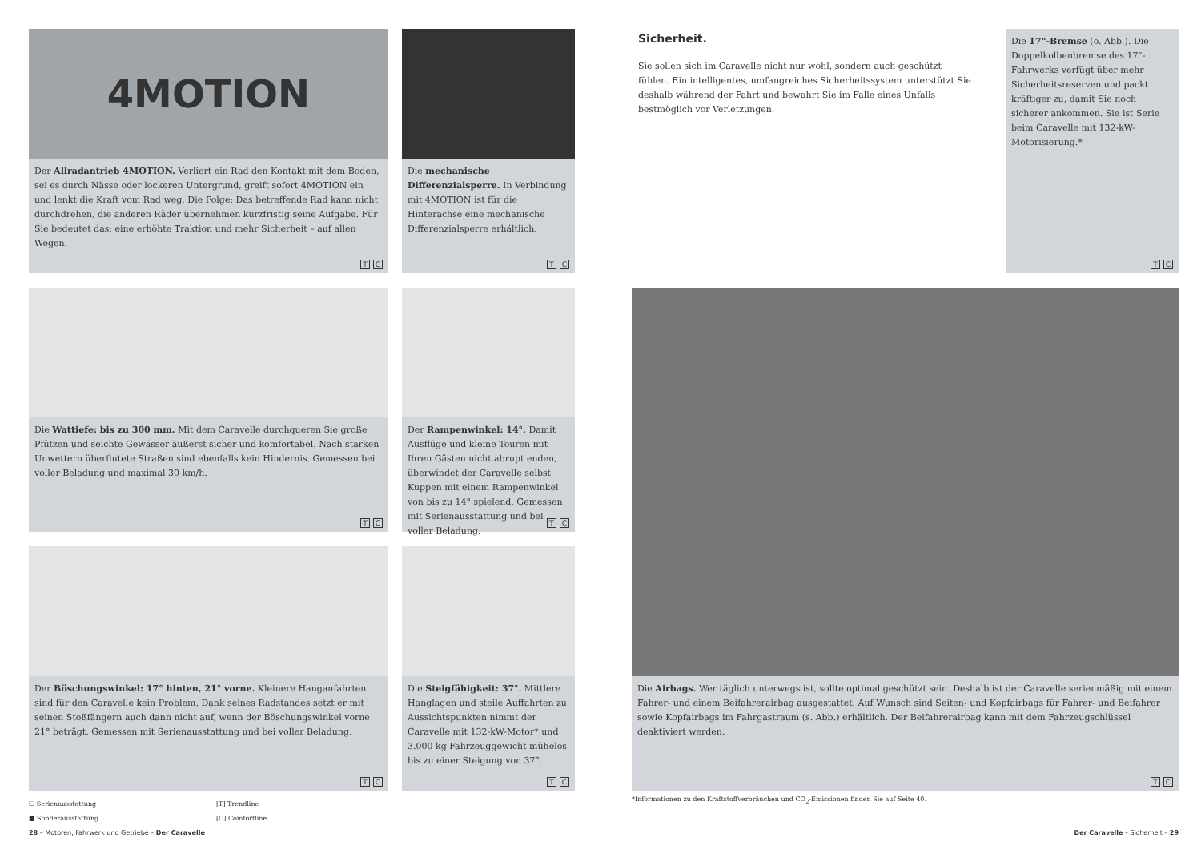4MOTION
Der Allradantrieb 4MOTION. Verliert ein Rad den Kontakt mit dem Boden, sei es durch Nässe oder lockeren Untergrund, greift sofort 4MOTION ein und lenkt die Kraft vom Rad weg. Die Folge: Das betreffende Rad kann nicht durchdrehen, die anderen Räder übernehmen kurzfristig seine Aufgabe. Für Sie bedeutet das: eine erhöhte Traktion und mehr Sicherheit – auf allen Wegen.
T C
Die mechanische Differenzialsperre. In Verbindung mit 4MOTION ist für die Hinterachse eine mechanische Differen­zialsperre erhältlich.
T C
Sicherheit.
Sie sollen sich im Caravelle nicht nur wohl, sondern auch geschützt fühlen. Ein intelligentes, umfangreiches Sicherheitssystem unterstützt Sie deshalb während der Fahrt und bewahrt Sie im Falle eines Unfalls bestmöglich vor Verletzungen.
Die 17"-Bremse (o. Abb.). Die Doppelkol­benbremse des 17"-Fahrwerks verfügt über mehr Sicherheitsreserven und packt kräftiger zu, damit Sie noch sicherer ankommen. Sie ist Serie beim Caravelle mit 132-kW-Motorisierung.*
T C
Die Wattiefe: bis zu 300 mm. Mit dem Caravelle durchqueren Sie große Pfützen und seich­te Gewässer äußerst sicher und komfortabel. Nach starken Unwettern überflutete Stra­ßen sind ebenfalls kein Hindernis. Gemessen bei voller Beladung und maximal 30 km/h.
T C
Der Rampenwinkel: 14°. Damit Aus­flüge und kleine Touren mit Ihren Gästen nicht abrupt enden, überwindet der Caravelle selbst Kuppen mit einem Ram­penwinkel von bis zu 14° spielend. Ge­messen mit Serienausstattung und bei voller Beladung.
T C
Die Airbags. Wer täglich unterwegs ist, sollte optimal geschützt sein. Deshalb ist der Caravelle serienmäßig mit einem Fahrer- und einem Beifahrerairbag ausgestattet. Auf Wunsch sind Seiten- und Kopfairbags für Fahrer- und Beifahrer sowie Kopfairbags im Fahr­gastraum (s. Abb.) erhältlich. Der Beifahrerairbag kann mit dem Fahrzeugschlüssel deaktiviert werden.
T C
Der Böschungswinkel: 17° hinten, 21° vorne. Kleinere Hanganfahrten sind für den Caravelle kein Problem. Dank seines Radstandes setzt er mit seinen Stoßfängern auch dann nicht auf, wenn der Böschungswinkel vorne 21° beträgt. Gemessen mit Serien­ausstattung und bei voller Beladung.
T C
Die Steigfähigkeit: 37°. Mittlere Hang­lagen und steile Auffahrten zu Aus­sichtspunkten nimmt der Caravelle mit 132-kW-Motor* und 3.000 kg Fahr­zeuggewicht mühelos bis zu einer Stei­gung von 37°.
T C
☐ Serienausstattung
■ Sonderausstattung
[T] Trendline
[C] Comfortline
*Informationen zu den Kraftstoffverbräuchen und CO<sub>2</sub>-Emissionen finden Sie auf Seite 40.
28 – Motoren, Fahrwerk und Getriebe – Der Caravelle
Der Caravelle – Sicherheit – 29